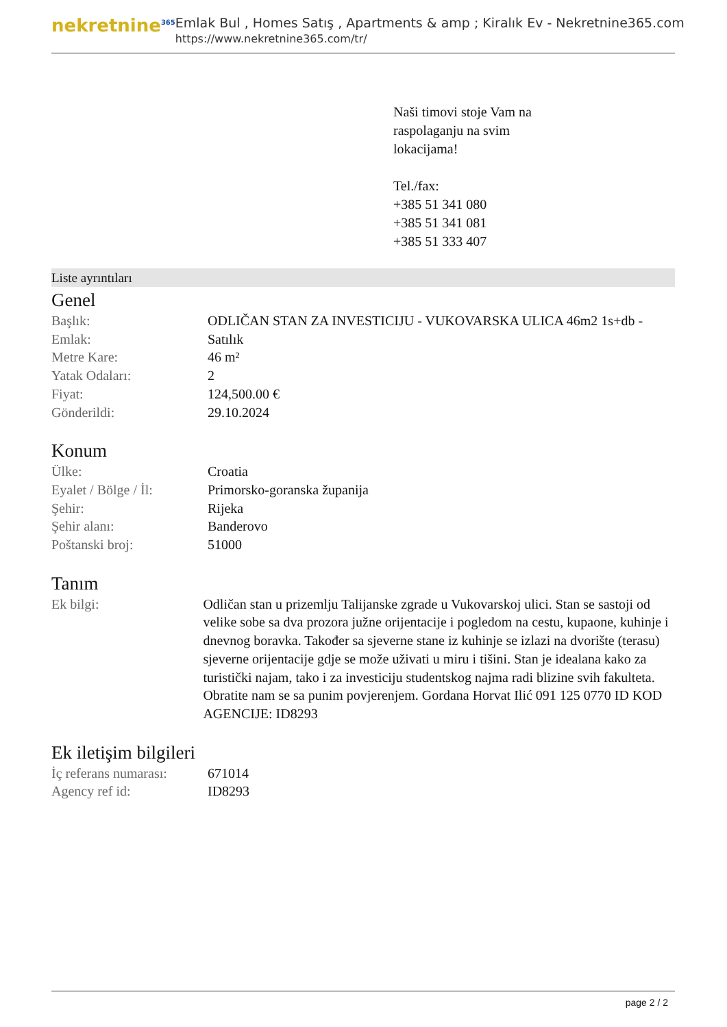nekretnine<sup>365</sup>
Emlak Bul , Homes Satış , Apartments & amp ; Kiralık Ev - Nekretnine365.com
https://www.nekretnine365.com/tr/
Naši timovi stoje Vam na
raspolaganju na svim
lokacijama!
Tel./fax:
+385 51 341 080
+385 51 341 081
+385 51 333 407
Liste ayrıntıları
Genel
| Başlık: | ODLIČAN STAN ZA INVESTICIJU - VUKOVARSKA ULICA 46m2 1s+db - |
| Emlak: | Satılık |
| Metre Kare: | 46 m² |
| Yatak Odaları: | 2 |
| Fiyat: | 124,500.00 € |
| Gönderildi: | 29.10.2024 |
Konum
| Ülke: | Croatia |
| Eyalet / Bölge / İl: | Primorsko-goranska županija |
| Şehir: | Rijeka |
| Şehir alanı: | Banderovo |
| Poštanski broj: | 51000 |
Tanım
| Ek bilgi: | Odličan stan u prizemlju Talijanske zgrade u Vukovarskoj ulici. Stan se sastoji od velike sobe sa dva prozora južne orijentacije i pogledom na cestu, kupaone, kuhinje i dnevnog boravka. Također sa sjeverne stane iz kuhinje se izlazi na dvorište (terasu) sjeverne orijentacije gdje se može uživati u miru i tišini. Stan je idealana kako za turistički najam, tako i za investiciju studentskog najma radi blizine svih fakulteta. Obratite nam se sa punim povjerenjem. Gordana Horvat Ilić 091 125 0770 ID KOD AGENCIJE: ID8293 |
Ek iletişim bilgileri
| İç referans numarası: | 671014 |
| Agency ref id: | ID8293 |
page 2 / 2